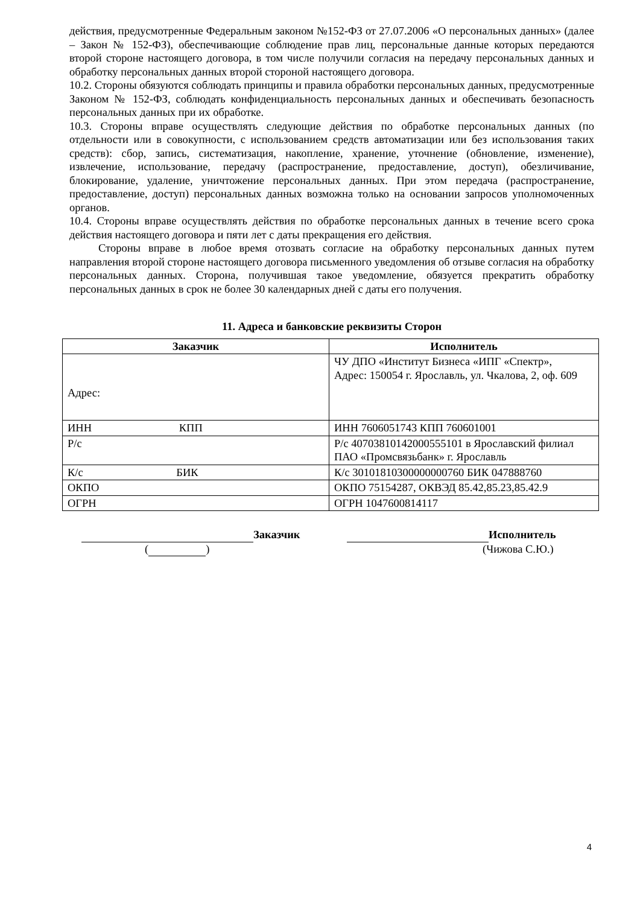действия, предусмотренные Федеральным законом №152-ФЗ от 27.07.2006 «О персональных данных» (далее – Закон № 152-ФЗ), обеспечивающие соблюдение прав лиц, персональные данные которых передаются второй стороне настоящего договора, в том числе получили согласия на передачу персональных данных и обработку персональных данных второй стороной настоящего договора.
10.2. Стороны обязуются соблюдать принципы и правила обработки персональных данных, предусмотренные Законом № 152-ФЗ, соблюдать конфиденциальность персональных данных и обеспечивать безопасность персональных данных при их обработке.
10.3. Стороны вправе осуществлять следующие действия по обработке персональных данных (по отдельности или в совокупности, с использованием средств автоматизации или без использования таких средств): сбор, запись, систематизация, накопление, хранение, уточнение (обновление, изменение), извлечение, использование, передачу (распространение, предоставление, доступ), обезличивание, блокирование, удаление, уничтожение персональных данных. При этом передача (распространение, предоставление, доступ) персональных данных возможна только на основании запросов уполномоченных органов.
10.4. Стороны вправе осуществлять действия по обработке персональных данных в течение всего срока действия настоящего договора и пяти лет с даты прекращения его действия.
Стороны вправе в любое время отозвать согласие на обработку персональных данных путем направления второй стороне настоящего договора письменного уведомления об отзыве согласия на обработку персональных данных. Сторона, получившая такое уведомление, обязуется прекратить обработку персональных данных в срок не более 30 календарных дней с даты его получения.
11. Адреса и банковские реквизиты Сторон
| Заказчик | Исполнитель |
| --- | --- |
| Адрес: | ЧУ ДПО «Институт Бизнеса «ИПГ «Спектр», Адрес: 150054 г. Ярославль, ул. Чкалова, 2, оф. 609 |
| ИНН КПП | ИНН 7606051743 КПП 760601001 |
| Р/с | Р/с 40703810142000555101 в Ярославский филиал ПАО «Промсвязьбанк» г. Ярославль |
| К/с БИК | К/с 30101810300000000760 БИК 047888760 |
| ОКПО | ОКПО 75154287, ОКВЭД 85.42,85.23,85.42.9 |
| ОГРН | ОГРН 1047600814117 |
Заказчик Исполнитель
( ) (Чижова С.Ю.)
4